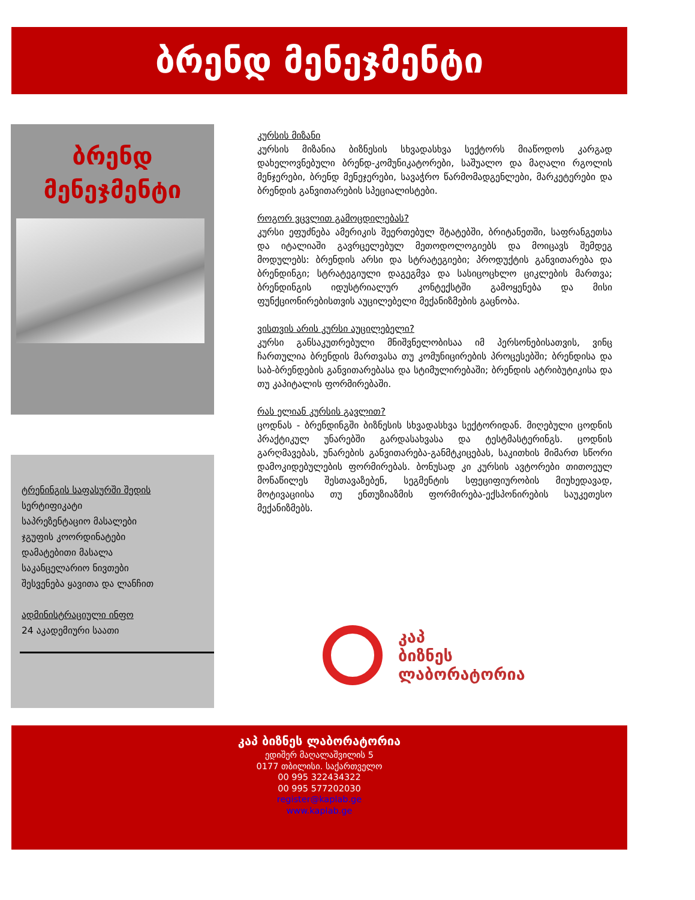ბრენდ მენეჯმენტი
ბრენდ
მენეჯმენტი
ტრენინგის საფასურში შედის
სერტიფიკატი
საპრეზენტაციო მასალები
ჯგუფის კოორდინატები
დამატებითი მასალა
საკანცელარიო ნივთები
შესვენება ყავითა და ლანჩით
ადმინისტრაციული ინფო
24 აკადემიური საათი
კურსის მიზანი
კურსის მიზანია ბიზნესის სხვადასხვა სექტორს მიაწოდოს კარგად დახელოვნებული ბრენდ-კომუნიკატორები, საშუალო და მაღალი რგოლის მენჯერები, ბრენდ მენეჯერები, სავაჭრო წარმომადგენლები, მარკეტერები და ბრენდის განვითარების სპეციალისტები.
როგორ ვცვლით გამოცდილებას?
კურსი ეფუძნება ამერიკის შეერთებულ შტატებში, ბრიტანეთში, საფრანგეთსა და იტალიაში გავრცელებულ მეთოდოლოგიებს და მოიცავს შემდეგ მოდულებს: ბრენდის არსი და სტრატეგიები; პროდუქტის განვითარება და ბრენდინგი; სტრატეგიული დაგეგმვა და სასიცოცხლო ციკლების მართვა; ბრენდინგის იდუსტრიალურ კონტექსტში გამოყენება და მისი ფუნქციონირებისთვის აუცილებელი მექანიზმების გაცნობა.
ვისთვის არის კურსი აუცილებელი?
კურსი განსაკუთრებული მნიშვნელობისაა იმ პერსონებისათვის, ვინც ჩართულია ბრენდის მართვასა თუ კომუნიცირების პროცესებში; ბრენდისა და საბ-ბრენდების განვითარებასა და სტიმულირებაში; ბრენდის ატრიბუტიკისა და თუ კაპიტალის ფორმირებაში.
რას ელიან კურსის გავლით?
ცოდნას - ბრენდინგში ბიზნესის სხვადასხვა სექტორიდან. მიღებული ცოდნის პრაქტიკულ უნარებში გარდასახვასა და ტესტმასტერინგს. ცოდნის გარღმავებას, უნარების განვითარება-განმტკიცებას, საკითხის მიმართ სწორი დამოკიდებულების ფორმირებას. ბონუსად კი კურსის ავტორები თითოეულ მონაწილეს შესთავაზებენ, სეგმენტის სფეციფიურობის მიუხედავად, მოტივაციისა თუ ენთუზიაზმის ფორმირება-ექსპონირების საუკეთესო მექანიზმებს.
კაპ
ბიზნეს
ლაბორატორია
კაპ ბიზნეს ლაბორატორია
ედიშერ მაღალაშვილის 5
0177 თბილისი. საქართველო
00 995 322434322
00 995 577202030
register@kaplab.ge
www.kaplab.ge